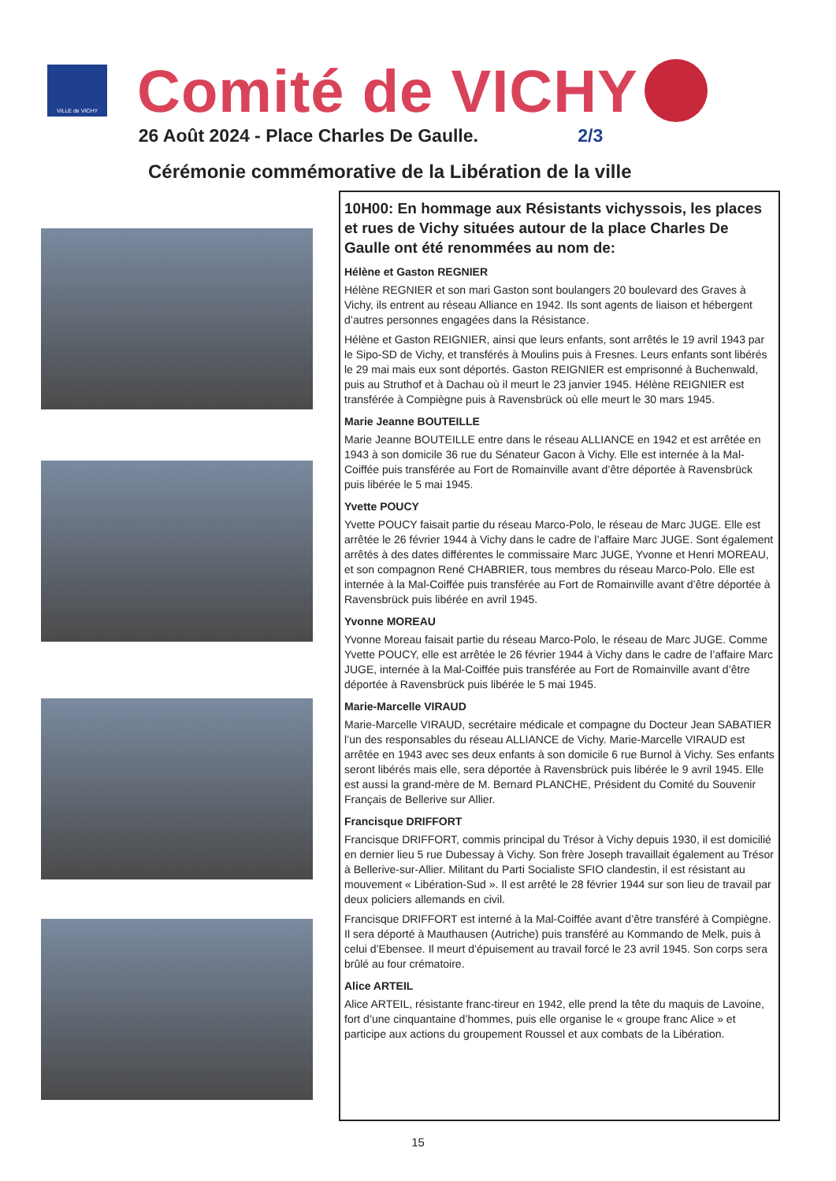VILLE de VICHY
Comité de VICHY
26 Août 2024 - Place Charles De Gaulle. 2/3
Cérémonie commémorative de la Libération de la ville
10H00: En hommage aux Résistants vichyssois, les places et rues de Vichy situées autour de la place Charles De Gaulle ont été renommées au nom de:
Hélène et Gaston REGNIER
Hélène REGNIER et son mari Gaston sont boulangers 20 boulevard des Graves à Vichy, ils entrent au réseau Alliance en 1942. Ils sont agents de liaison et hébergent d’autres personnes engagées dans la Résistance.
Hélène et Gaston REIGNIER, ainsi que leurs enfants, sont arrêtés le 19 avril 1943 par le Sipo-SD de Vichy, et transférés à Moulins puis à Fresnes. Leurs enfants sont libérés le 29 mai mais eux sont déportés. Gaston REIGNIER est emprisonné à Buchenwald, puis au Struthof et à Dachau où il meurt le 23 janvier 1945. Hélène REIGNIER est transférée à Compiègne puis à Ravensbrück où elle meurt le 30 mars 1945.
Marie Jeanne BOUTEILLE
Marie Jeanne BOUTEILLE entre dans le réseau ALLIANCE en 1942 et est arrêtée en 1943 à son domicile 36 rue du Sénateur Gacon à Vichy. Elle est internée à la Mal-Coiffée puis transférée au Fort de Romainville avant d’être déportée à Ravensbrück puis libérée le 5 mai 1945.
Yvette POUCY
Yvette POUCY faisait partie du réseau Marco-Polo, le réseau de Marc JUGE. Elle est arrêtée le 26 février 1944 à Vichy dans le cadre de l’affaire Marc JUGE. Sont également arrêtés à des dates différentes le commissaire Marc JUGE, Yvonne et Henri MOREAU, et son compagnon René CHABRIER, tous membres du réseau Marco-Polo. Elle est internée à la Mal-Coiffée puis transférée au Fort de Romainville avant d’être déportée à Ravensbrück puis libérée en avril 1945.
Yvonne MOREAU
Yvonne Moreau faisait partie du réseau Marco-Polo, le réseau de Marc JUGE. Comme Yvette POUCY, elle est arrêtée le 26 février 1944 à Vichy dans le cadre de l’affaire Marc JUGE, internée à la Mal-Coiffée puis transférée au Fort de Romainville avant d’être déportée à Ravensbrück puis libérée le 5 mai 1945.
Marie-Marcelle VIRAUD
Marie-Marcelle VIRAUD, secrétaire médicale et compagne du Docteur Jean SABATIER l’un des responsables du réseau ALLIANCE de Vichy. Marie-Marcelle VIRAUD est arrêtée en 1943 avec ses deux enfants à son domicile 6 rue Burnol à Vichy. Ses enfants seront libérés mais elle, sera déportée à Ravensbrück puis libérée le 9 avril 1945. Elle est aussi la grand-mère de M. Bernard PLANCHE, Président du Comité du Souvenir Français de Bellerive sur Allier.
Francisque DRIFFORT
Francisque DRIFFORT, commis principal du Trésor à Vichy depuis 1930, il est domicilié en dernier lieu 5 rue Dubessay à Vichy. Son frère Joseph travaillait également au Trésor à Bellerive-sur-Allier. Militant du Parti Socialiste SFIO clandestin, il est résistant au mouvement « Libération-Sud ». Il est arrêté le 28 février 1944 sur son lieu de travail par deux policiers allemands en civil.
Francisque DRIFFORT est interné à la Mal-Coiffée avant d’être transféré à Compiègne. Il sera déporté à Mauthausen (Autriche) puis transféré au Kommando de Melk, puis à celui d’Ebensee. Il meurt d’épuisement au travail forcé le 23 avril 1945. Son corps sera brûlé au four crématoire.
Alice ARTEIL
Alice ARTEIL, résistante franc-tireur en 1942, elle prend la tête du maquis de Lavoine, fort d’une cinquantaine d’hommes, puis elle organise le « groupe franc Alice » et participe aux actions du groupement Roussel et aux combats de la Libération.
15